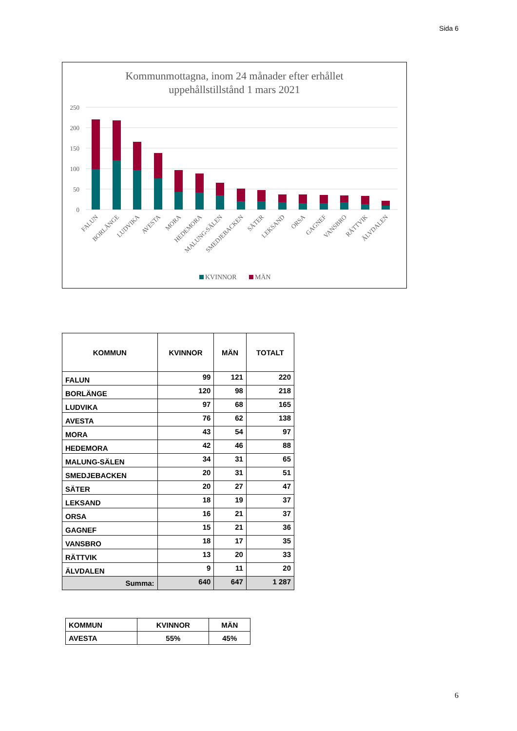Sida 6
Kommunmottagna, inom 24 månader efter erhållet
uppehållstillstånd 1 mars 2021
250
200
150
100
50
0
FALUN
BORLÄNGE
LUDVIKA
AVESTA
MORA
HEDEMORA
MALUNG-SÄLEN
SMEDJEBACKEN
SÄTER
LEKSAND
ORSA
GAGNEF
VANSBRO
RÄTTVIK
ÄLVDALEN
KVINNOR
MÄN
| KOMMUN | KVINNOR | MÄN | TOTALT |
| --- | --- | --- | --- |
| FALUN | 99 | 121 | 220 |
| BORLÄNGE | 120 | 98 | 218 |
| LUDVIKA | 97 | 68 | 165 |
| AVESTA | 76 | 62 | 138 |
| MORA | 43 | 54 | 97 |
| HEDEMORA | 42 | 46 | 88 |
| MALUNG-SÄLEN | 34 | 31 | 65 |
| SMEDJEBACKEN | 20 | 31 | 51 |
| SÄTER | 20 | 27 | 47 |
| LEKSAND | 18 | 19 | 37 |
| ORSA | 16 | 21 | 37 |
| GAGNEF | 15 | 21 | 36 |
| VANSBRO | 18 | 17 | 35 |
| RÄTTVIK | 13 | 20 | 33 |
| ÄLVDALEN | 9 | 11 | 20 |
| Summa: | 640 | 647 | 1 287 |
| KOMMUN | KVINNOR | MÄN |
| AVESTA | 55% | 45% |
6